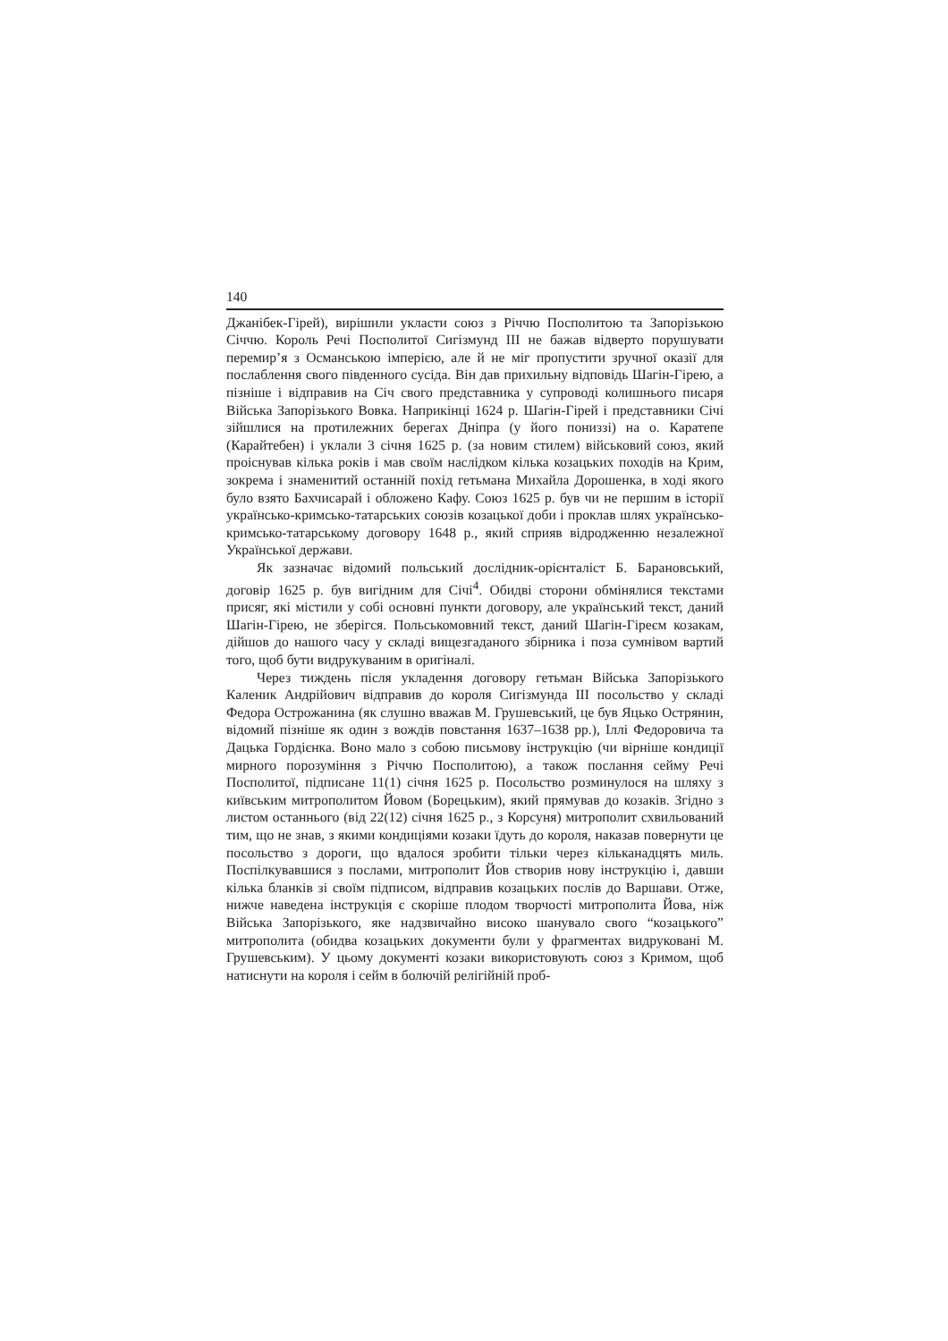140
Джанібек-Гірей), вирішили укласти союз з Річчю Посполитою та Запорізькою Січчю. Король Речі Посполитої Сигізмунд III не бажав відверто порушувати перемир’я з Османською імперією, але й не міг пропустити зручної оказії для послаблення свого південного сусіда. Він дав прихильну відповідь Шагін-Гірею, а пізніше і відправив на Січ свого представника у супроводі колишнього писаря Війська Запорізького Вовка. Наприкінці 1624 р. Шагін-Гірей і представники Січі зійшлися на протилежних берегах Дніпра (у його пониззі) на о. Каратепе (Карайтебен) і уклали 3 січня 1625 р. (за новим стилем) військовий союз, який проіснував кілька років і мав своїм наслідком кілька козацьких походів на Крим, зокрема і знаменитий останній похід гетьмана Михайла Дорошенка, в ході якого було взято Бахчисарай і обложено Кафу. Союз 1625 р. був чи не першим в історії українсько-кримсько-татарських союзів козацької доби і проклав шлях українсько-кримсько-татарському договору 1648 р., який сприяв відродженню незалежної Української держави.
Як зазначає відомий польський дослідник-орієнталіст Б. Барановський, договір 1625 р. був вигідним для Січі<sup>4</sup>. Обидві сторони обмінялися текстами присяг, які містили у собі основні пункти договору, але український текст, даний Шагін-Гірею, не зберігся. Польськомовний текст, даний Шагін-Гіреєм козакам, дійшов до нашого часу у складі вищезгаданого збірника і поза сумнівом вартий того, щоб бути видрукуваним в оригіналі.
Через тиждень після укладення договору гетьман Війська Запорізького Каленик Андрійович відправив до короля Сигізмунда III посольство у складі Федора Острожанина (як слушно вважав М. Грушевський, це був Яцько Острянин, відомий пізніше як один з вождів повстання 1637–1638 рр.), Іллі Федоровича та Дацька Гордієнка. Воно мало з собою письмову інструкцію (чи вірніше кондиції мирного порозуміння з Річчю Посполитою), а також послання сейму Речі Посполитої, підписане 11(1) січня 1625 р. Посольство розминулося на шляху з київським митрополитом Йовом (Борецьким), який прямував до козаків. Згідно з листом останнього (від 22(12) січня 1625 р., з Корсуня) митрополит схвильований тим, що не знав, з якими кондиціями козаки їдуть до короля, наказав повернути це посольство з дороги, що вдалося зробити тільки через кільканадцять миль. Поспілкувавшися з послами, митрополит Йов створив нову інструкцію і, давши кілька бланків зі своїм підписом, відправив козацьких послів до Варшави. Отже, нижче наведена інструкція є скоріше плодом творчості митрополита Йова, ніж Війська Запорізького, яке надзвичайно високо шанувало свого “козацького” митрополита (обидва козацьких документи були у фрагментах видруковані М. Грушевським). У цьому документі козаки використовують союз з Кримом, щоб натиснути на короля і сейм в болючій релігійній проб-